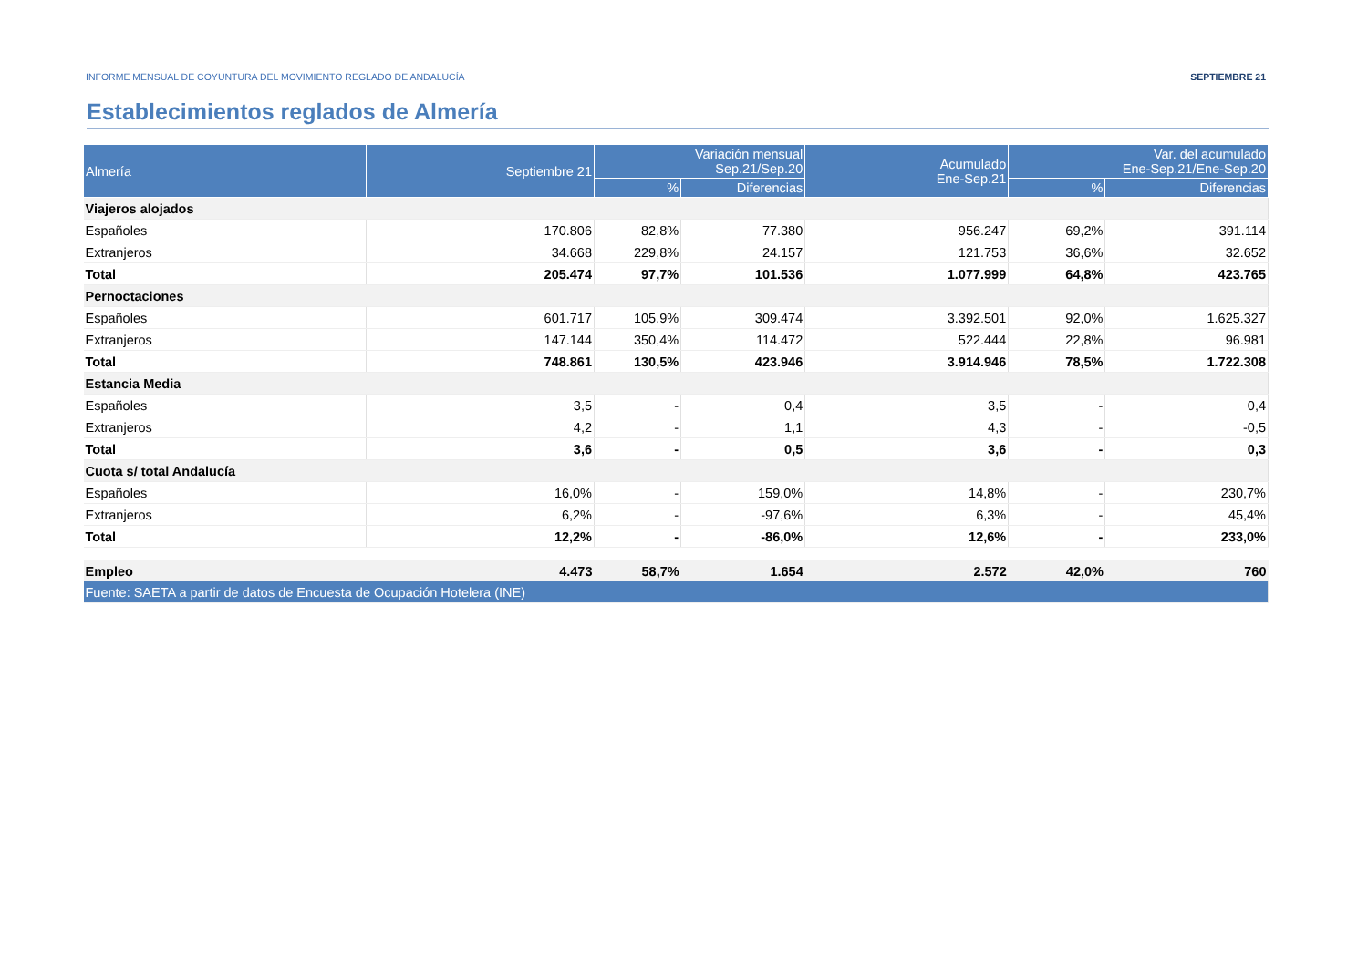INFORME MENSUAL DE COYUNTURA DEL MOVIMIENTO REGLADO DE ANDALUCÍA SEPTIEMBRE 21
Establecimientos reglados de Almería
| Almería | Septiembre 21 | Variación mensual Sep.21/Sep.20 | | Acumulado Ene-Sep.21 | Var. del acumulado Ene-Sep.21/Ene-Sep.20 | |
| --- | --- | --- | --- | --- | --- | --- |
| | | % | Diferencias | | % | Diferencias |
| Viajeros alojados | | | | | | |
| Españoles | 170.806 | 82,8% | 77.380 | 956.247 | 69,2% | 391.114 |
| Extranjeros | 34.668 | 229,8% | 24.157 | 121.753 | 36,6% | 32.652 |
| Total | 205.474 | 97,7% | 101.536 | 1.077.999 | 64,8% | 423.765 |
| Pernoctaciones | | | | | | |
| Españoles | 601.717 | 105,9% | 309.474 | 3.392.501 | 92,0% | 1.625.327 |
| Extranjeros | 147.144 | 350,4% | 114.472 | 522.444 | 22,8% | 96.981 |
| Total | 748.861 | 130,5% | 423.946 | 3.914.946 | 78,5% | 1.722.308 |
| Estancia Media | | | | | | |
| Españoles | 3,5 | - | 0,4 | 3,5 | - | 0,4 |
| Extranjeros | 4,2 | - | 1,1 | 4,3 | - | -0,5 |
| Total | 3,6 | - | 0,5 | 3,6 | - | 0,3 |
| Cuota s/ total Andalucía | | | | | | |
| Españoles | 16,0% | - | 159,0% | 14,8% | - | 230,7% |
| Extranjeros | 6,2% | - | -97,6% | 6,3% | - | 45,4% |
| Total | 12,2% | - | -86,0% | 12,6% | - | 233,0% |
| Empleo | 4.473 | 58,7% | 1.654 | 2.572 | 42,0% | 760 |
| Fuente: SAETA a partir de datos de Encuesta de Ocupación Hotelera (INE) | | | | | | |